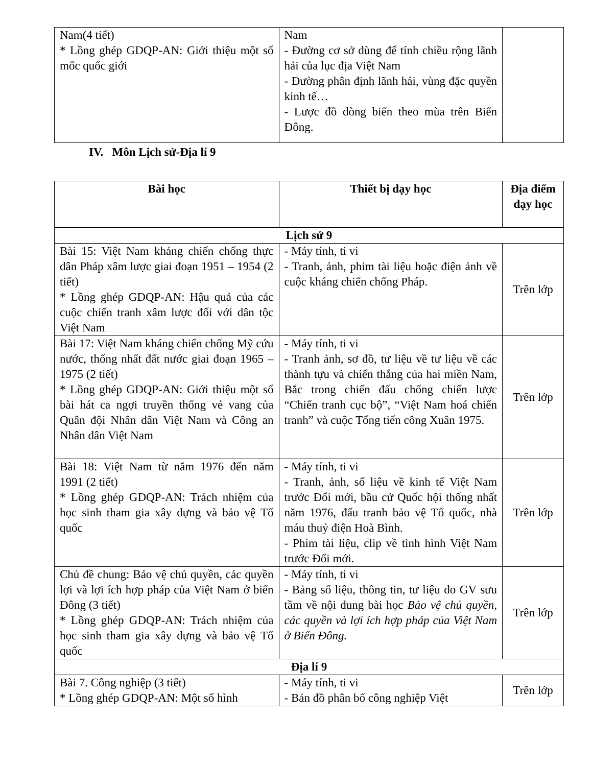| Nam(4 tiết) * Lồng ghép GDQP-AN: Giới thiệu một số mốc quốc giới | Nam - Đường cơ sở dùng để tính chiều rộng lãnh hải của lục địa Việt Nam - Đường phân định lãnh hải, vùng đặc quyền kinh tế… - Lược đồ dòng biển theo mùa trên Biển Đông. | |
IV. Môn Lịch sử-Địa lí 9
| Bài học | Thiết bị dạy học | Địa điểm dạy học |
| --- | --- | --- |
| Lịch sử 9 | | |
| Bài 15: Việt Nam kháng chiến chống thực dân Pháp xâm lược giai đoạn 1951 – 1954 (2 tiết) * Lồng ghép GDQP-AN: Hậu quả của các cuộc chiến tranh xâm lược đối với dân tộc Việt Nam | - Máy tính, ti vi - Tranh, ảnh, phim tài liệu hoặc điện ảnh về cuộc kháng chiến chống Pháp. | Trên lớp |
| Bài 17: Việt Nam kháng chiến chống Mỹ cứu nước, thống nhất đất nước giai đoạn 1965 – 1975 (2 tiết) * Lồng ghép GDQP-AN: Giới thiệu một số bài hát ca ngợi truyền thống vẻ vang của Quân đội Nhân dân Việt Nam và Công an Nhân dân Việt Nam | - Máy tính, ti vi - Tranh ảnh, sơ đồ, tư liệu về tư liệu về các thành tựu và chiến thắng của hai miền Nam, Bắc trong chiến đấu chống chiến lược “Chiến tranh cục bộ”, “Việt Nam hoá chiến tranh” và cuộc Tổng tiến công Xuân 1975. | Trên lớp |
| Bài 18: Việt Nam từ năm 1976 đến năm 1991 (2 tiết) * Lồng ghép GDQP-AN: Trách nhiệm của học sinh tham gia xây dựng và bảo vệ Tổ quốc | - Máy tính, ti vi - Tranh, ảnh, số liệu về kinh tế Việt Nam trước Đổi mới, bầu cử Quốc hội thống nhất năm 1976, đấu tranh bảo vệ Tổ quốc, nhà máu thuỷ điện Hoà Bình. - Phim tài liệu, clip về tình hình Việt Nam trước Đổi mới. | Trên lớp |
| Chủ đề chung: Bảo vệ chủ quyền, các quyền lợi và lợi ích hợp pháp của Việt Nam ở biển Đông (3 tiết) * Lồng ghép GDQP-AN: Trách nhiệm của học sinh tham gia xây dựng và bảo vệ Tổ quốc | - Máy tính, ti vi - Bảng số liệu, thông tin, tư liệu do GV sưu tầm về nội dung bài học Bảo vệ chủ quyền, các quyền và lợi ích hợp pháp của Việt Nam ở Biển Đông. | Trên lớp |
| Địa lí 9 | | |
| Bài 7. Công nghiệp (3 tiết) * Lồng ghép GDQP-AN: Một số hình | - Máy tính, ti vi - Bản đồ phân bố công nghiệp Việt | Trên lớp |